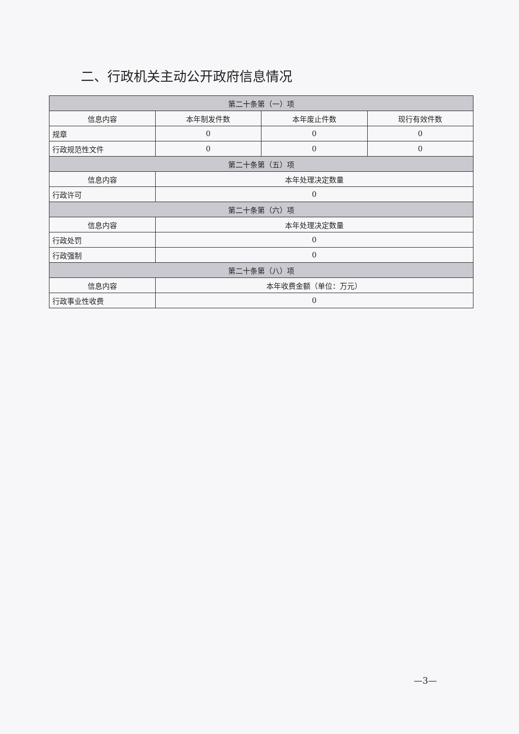二、行政机关主动公开政府信息情况
| 第二十条第（一）项 | | | |
| --- | --- | --- | --- |
| 信息内容 | 本年制发件数 | 本年废止件数 | 现行有效件数 |
| 规章 | 0 | 0 | 0 |
| 行政规范性文件 | 0 | 0 | 0 |
| 第二十条第（五）项 | | | |
| 信息内容 | 本年处理决定数量 | | |
| 行政许可 | 0 | | |
| 第二十条第（六）项 | | | |
| 信息内容 | 本年处理决定数量 | | |
| 行政处罚 | 0 | | |
| 行政强制 | 0 | | |
| 第二十条第（八）项 | | | |
| 信息内容 | 本年收费金额（单位：万元） | | |
| 行政事业性收费 | 0 | | |
—3—